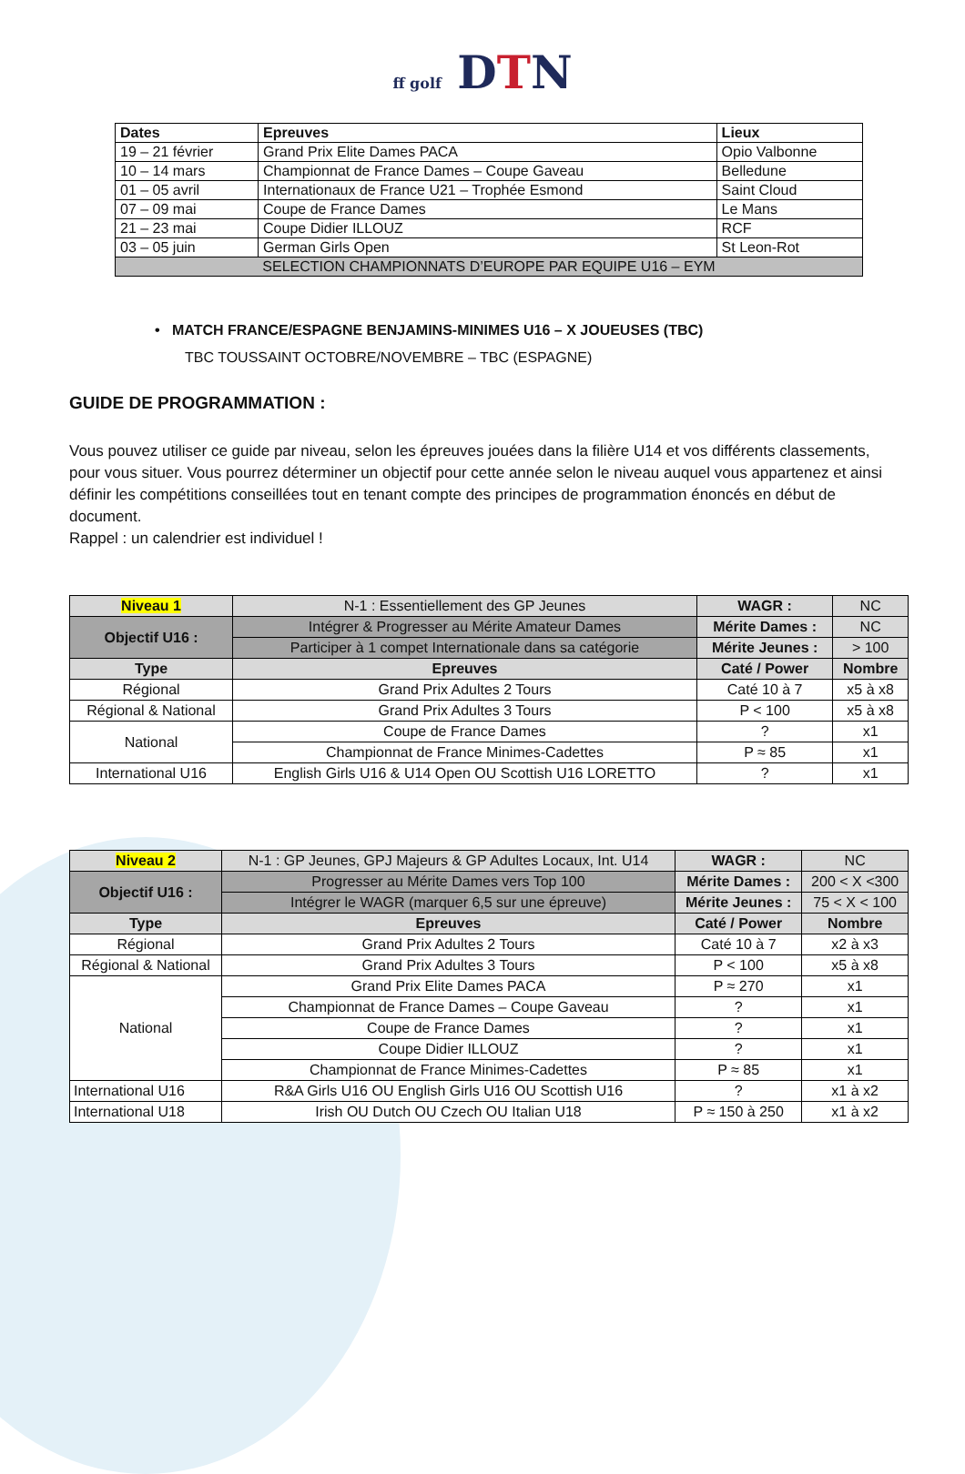ff golf DTN
| Dates | Epreuves | Lieux |
| --- | --- | --- |
| 19 – 21 février | Grand Prix Elite Dames PACA | Opio Valbonne |
| 10 – 14 mars | Championnat de France Dames – Coupe Gaveau | Belledune |
| 01 – 05 avril | Internationaux de France U21 – Trophée Esmond | Saint Cloud |
| 07 – 09 mai | Coupe de France Dames | Le Mans |
| 21 – 23 mai | Coupe Didier ILLOUZ | RCF |
| 03 – 05 juin | German Girls Open | St Leon-Rot |
| SELECTION CHAMPIONNATS D’EUROPE PAR EQUIPE U16 – EYM | | |
• MATCH FRANCE/ESPAGNE BENJAMINS-MINIMES U16 – X JOUEUSES (TBC)
TBC TOUSSAINT OCTOBRE/NOVEMBRE – TBC (ESPAGNE)
GUIDE DE PROGRAMMATION :
Vous pouvez utiliser ce guide par niveau, selon les épreuves jouées dans la filière U14 et vos différents classements, pour vous situer. Vous pourrez déterminer un objectif pour cette année selon le niveau auquel vous appartenez et ainsi définir les compétitions conseillées tout en tenant compte des principes de programmation énoncés en début de document.
Rappel : un calendrier est individuel !
| Niveau 1 | N-1 : Essentiellement des GP Jeunes | WAGR : | NC |
| Objectif U16 : | Intégrer & Progresser au Mérite Amateur Dames | Mérite Dames : | NC |
| | Participer à 1 compet Internationale dans sa catégorie | Mérite Jeunes : | > 100 |
| Type | Epreuves | Caté / Power | Nombre |
| Régional | Grand Prix Adultes 2 Tours | Caté 10 à 7 | x5 à x8 |
| Régional & National | Grand Prix Adultes 3 Tours | P < 100 | x5 à x8 |
| National | Coupe de France Dames | ? | x1 |
| | Championnat de France Minimes-Cadettes | P ≈ 85 | x1 |
| International U16 | English Girls U16 & U14 Open OU Scottish U16 LORETTO | ? | x1 |
| Niveau 2 | N-1 : GP Jeunes, GPJ Majeurs & GP Adultes Locaux, Int. U14 | WAGR : | NC |
| Objectif U16 : | Progresser au Mérite Dames vers Top 100 | Mérite Dames : | 200 < X <300 |
| | Intégrer le WAGR (marquer 6,5 sur une épreuve) | Mérite Jeunes : | 75 < X < 100 |
| Type | Epreuves | Caté / Power | Nombre |
| Régional | Grand Prix Adultes 2 Tours | Caté 10 à 7 | x2 à x3 |
| Régional & National | Grand Prix Adultes 3 Tours | P < 100 | x5 à x8 |
| National | Grand Prix Elite Dames PACA | P ≈ 270 | x1 |
| | Championnat de France Dames – Coupe Gaveau | ? | x1 |
| | Coupe de France Dames | ? | x1 |
| | Coupe Didier ILLOUZ | ? | x1 |
| | Championnat de France Minimes-Cadettes | P ≈ 85 | x1 |
| International U16 | R&A Girls U16 OU English Girls U16 OU Scottish U16 | ? | x1 à x2 |
| International U18 | Irish OU Dutch OU Czech OU Italian U18 | P ≈ 150 à 250 | x1 à x2 |